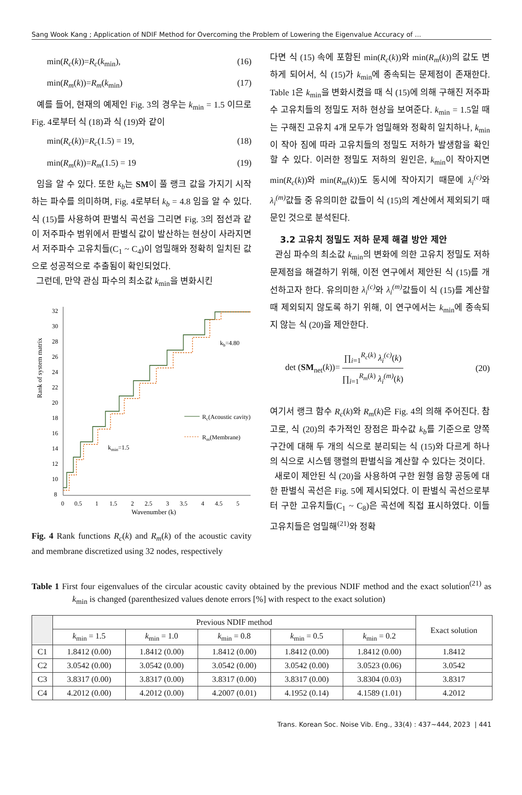Sang Wook Kang ; Application of NDIF Method for Overcoming the Problem of Lowering the Eigenvalue Accuracy of ...
min(R<sub>c</sub>(k))=R<sub>c</sub>(k<sub>min</sub>), (16)
min(R<sub>m</sub>(k))=R<sub>m</sub>(k<sub>min</sub>) (17)
예를 들어, 현재의 예제인 Fig. 3의 경우는 k<sub>min</sub> = 1.5 이므로 Fig. 4로부터 식 (18)과 식 (19)와 같이
min(R<sub>c</sub>(k))=R<sub>c</sub>(1.5) = 19, (18)
min(R<sub>m</sub>(k))=R<sub>m</sub>(1.5) = 19 (19)
임을 알 수 있다. 또한 k<sub>b</sub>는 SM이 풀 랭크 값을 가지기 시작하는 파수를 의미하며, Fig. 4로부터 k<sub>b</sub> = 4.8 임을 알 수 있다. 식 (15)를 사용하여 판별식 곡선을 그리면 Fig. 3의 점선과 같이 저주파수 범위에서 판별식 값이 발산하는 현상이 사라지면서 저주파수 고유치들(C<sub>1</sub> ~ C<sub>4</sub>)이 엄밀해와 정확히 일치된 값으로 성공적으로 추출됨이 확인되었다.
그런데, 만약 관심 파수의 최소값 k<sub>min</sub>을 변화시킨
Rank of system matrix
32
30
28
26
24
22
20
18
16
14
12
10
8
0
0.5
1
1.5
2
2.5
3
3.5
4
4.5
5
Wavenumber (k)
kb=4.80
kmin=1.5
Rc(Acoustic cavity)
Rm(Membrane)
Fig. 4 Rank functions R<sub>c</sub>(k) and R<sub>m</sub>(k) of the acoustic cavity and membrane discretized using 32 nodes, respectively
다면 식 (15) 속에 포함된 min(R<sub>c</sub>(k))와 min(R<sub>m</sub>(k))의 값도 변하게 되어서, 식 (15)가 k<sub>min</sub>에 종속되는 문제점이 존재한다. Table 1은 k<sub>min</sub>을 변화시켰을 때 식 (15)에 의해 구해진 저주파수 고유치들의 정밀도 저하 현상을 보여준다. k<sub>min</sub> = 1.5일 때는 구해진 고유치 4개 모두가 엄밀해와 정확히 일치하나, k<sub>min</sub>이 작아 짐에 따라 고유치들의 정밀도 저하가 발생함을 확인할 수 있다. 이러한 정밀도 저하의 원인은, k<sub>min</sub>이 작아지면 min(R<sub>c</sub>(k))와 min(R<sub>m</sub>(k))도 동시에 작아지기 때문에 λ<sub>i</sub><sup>(c)</sup> 와 λ<sub>i</sub><sup>(m)</sup> 값들 중 유의미한 값들이 식 (15)의 계산에서 제외되기 때문인 것으로 분석된다.
3.2 고유치 정밀도 저하 문제 해결 방안 제안
관심 파수의 최소값 k<sub>min</sub>의 변화에 의한 고유치 정밀도 저하 문제점을 해결하기 위해, 이전 연구에서 제안된 식 (15)를 개선하고자 한다. 유의미한 λ<sub>i</sub><sup>(c)</sup> 와 λ<sub>i</sub><sup>(m)</sup> 값들이 식 (15)를 계산할 때 제외되지 않도록 하기 위해, 이 연구에서는 k<sub>min</sub>에 종속되지 않는 식 (20)을 제안한다.
det (SM<sub>net</sub>(k))= ∏<sub>i=1</sub><sup>R<sub>c</sub>(k)</sup> λ<sub>i</sub><sup>(c)</sup>(k) ∏<sub>i=1</sub><sup>R<sub>m</sub>(k)</sup> λ<sub>i</sub><sup>(m)</sup>(k) (20)
여기서 랭크 함수 R<sub>c</sub>(k)와 R<sub>m</sub>(k)은 Fig. 4의 의해 주어진다. 참고로, 식 (20)의 추가적인 장점은 파수값 k<sub>b</sub>를 기준으로 양쪽 구간에 대해 두 개의 식으로 분리되는 식 (15)와 다르게 하나의 식으로 시스템 행렬의 판별식을 계산할 수 있다는 것이다.
새로이 제안된 식 (20)을 사용하여 구한 원형 음향 공동에 대한 판별식 곡선은 Fig. 5에 제시되었다. 이 판별식 곡선으로부터 구한 고유치들(C<sub>1</sub> ~ C<sub>8</sub>)은 곡선에 직접 표시하였다. 이들 고유치들은 엄밀해<sup>(21)</sup>와 정확
Table 1 First four eigenvalues of the circular acoustic cavity obtained by the previous NDIF method and the exact solution<sup>(21)</sup> as k<sub>min</sub> is changed (parenthesized values denote errors [%] with respect to the exact solution)
| | Previous NDIF method | | | | | Exact solution |
| --- | --- | --- | --- | --- | --- | --- |
| | k<sub>min</sub> = 1.5 | k<sub>min</sub> = 1.0 | k<sub>min</sub> = 0.8 | k<sub>min</sub> = 0.5 | k<sub>min</sub> = 0.2 | |
| C1 | 1.8412 (0.00) | 1.8412 (0.00) | 1.8412 (0.00) | 1.8412 (0.00) | 1.8412 (0.00) | 1.8412 |
| C2 | 3.0542 (0.00) | 3.0542 (0.00) | 3.0542 (0.00) | 3.0542 (0.00) | 3.0523 (0.06) | 3.0542 |
| C3 | 3.8317 (0.00) | 3.8317 (0.00) | 3.8317 (0.00) | 3.8317 (0.00) | 3.8304 (0.03) | 3.8317 |
| C4 | 4.2012 (0.00) | 4.2012 (0.00) | 4.2007 (0.01) | 4.1952 (0.14) | 4.1589 (1.01) | 4.2012 |
Trans. Korean Soc. Noise Vib. Eng., 33(4) : 437~444, 2023 | 441